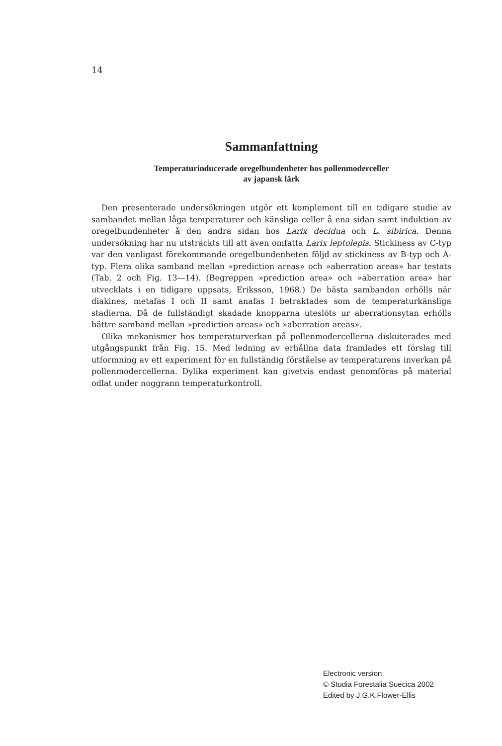14
Sammanfattning
Temperaturinducerade oregelbundenheter hos pollenmoderceller
av japansk lärk
Den presenterade undersökningen utgör ett komplement till en tidigare studie av sambandet mellan låga temperaturer och känsliga celler å ena sidan samt induktion av oregelbundenheter å den andra sidan hos Larix decidua och L. sibirica. Denna undersökning har nu utsträckts till att även omfatta Larix leptolepis. Stickiness av C-typ var den vanligast förekommande oregelbundenheten följd av stickiness av B-typ och A-typ. Flera olika samband mellan »prediction areas» och »aberration areas» har testats (Tab. 2 och Fig. 13—14). (Begreppen »prediction area» och »aberration area» har utvecklats i en tidigare uppsats, Eriksson, 1968.) De bästa sambanden erhölls när diakines, metafas I och II samt anafas I betraktades som de temperaturkänsliga stadierna. Då de fullständigt skadade knopparna uteslöts ur aberrationsytan erhölls bättre samband mellan »prediction areas» och »aberration areas».
Olika mekanismer hos temperaturverkan på pollenmodercellerna diskuterades med utgångspunkt från Fig. 15. Med ledning av erhållna data framlades ett förslag till utformning av ett experiment för en fullständig förståelse av temperaturens inverkan på pollenmodercellerna. Dylika experiment kan givetvis endast genomföras på material odlat under noggrann temperaturkontroll.
Electronic version
© Studia Forestalia Suecica 2002
Edited by J.G.K.Flower-Ellis